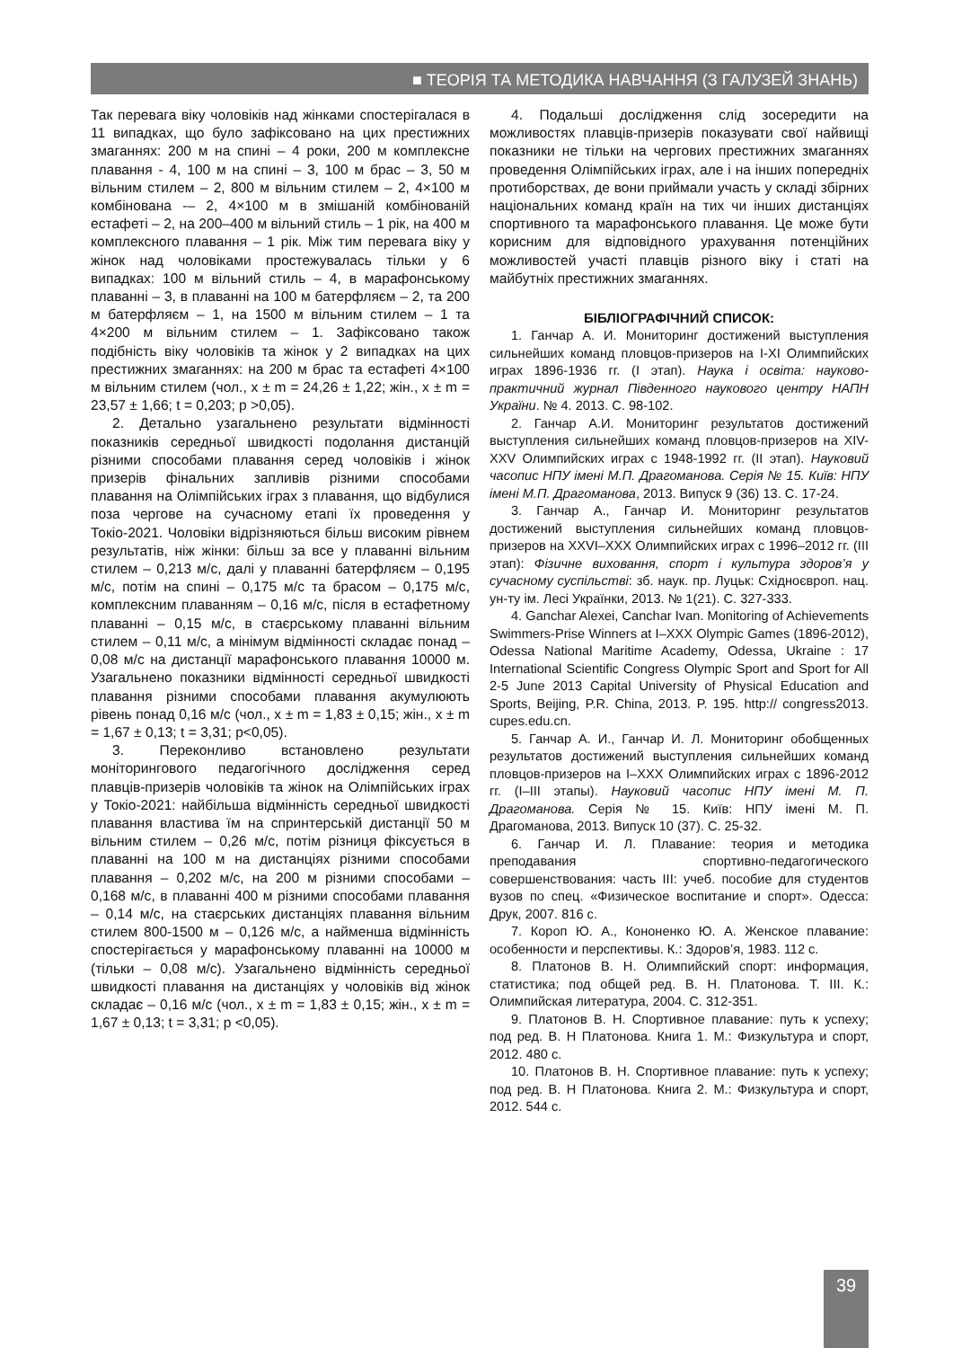■ ТЕОРІЯ ТА МЕТОДИКА НАВЧАННЯ (З ГАЛУЗЕЙ ЗНАНЬ)
Так перевага віку чоловіків над жінками спостерігалася в 11 випадках, що було зафіксовано на цих престижних змаганнях: 200 м на спині – 4 роки, 200 м комплексне плавання - 4, 100 м на спині – 3, 100 м брас – 3, 50 м вільним стилем – 2, 800 м вільним стилем – 2, 4×100 м комбінована -– 2, 4×100 м в змішаній комбінованій естафеті – 2, на 200–400 м вільний стиль – 1 рік, на 400 м комплексного плавання – 1 рік. Між тим перевага віку у жінок над чоловіками простежувалась тільки у 6 випадках: 100 м вільний стиль – 4, в марафонському плаванні – 3, в плаванні на 100 м батерфляєм – 2, та 200 м батерфляєм – 1, на 1500 м вільним стилем – 1 та 4×200 м вільним стилем – 1. Зафіксовано також подібність віку чоловіків та жінок у 2 випадках на цих престижних змаганнях: на 200 м брас та естафеті 4×100 м вільним стилем (чол., x ± m = 24,26 ± 1,22; жін., x ± m = 23,57 ± 1,66; t = 0,203; p >0,05).
2. Детально узагальнено результати відмінності показників середньої швидкості подолання дистанцій різними способами плавання серед чоловіків і жінок призерів фінальних запливів різними способами плавання на Олімпійських іграх з плавання, що відбулися поза чергове на сучасному етапі їх проведення у Токіо-2021. Чоловіки відрізняються більш високим рівнем результатів, ніж жінки: більш за все у плаванні вільним стилем – 0,213 м/с, далі у плаванні батерфляєм – 0,195 м/с, потім на спині – 0,175 м/с та брасом – 0,175 м/с, комплексним плаванням – 0,16 м/с, після в естафетному плаванні – 0,15 м/с, в стаєрському плаванні вільним стилем – 0,11 м/с, а мінімум відмінності складає понад – 0,08 м/с на дистанції марафонського плавання 10000 м. Узагальнено показники відмінності середньої швидкості плавання різними способами плавання акумулюють рівень понад 0,16 м/с (чол., x ± m = 1,83 ± 0,15; жін., x ± m = 1,67 ± 0,13; t = 3,31; p<0,05).
3. Переконливо встановлено результати моніторингового педагогічного дослідження серед плавців-призерів чоловіків та жінок на Олімпійських іграх у Токіо-2021: найбільша відмінність середньої швидкості плавання властива їм на спринтерській дистанції 50 м вільним стилем – 0,26 м/с, потім різниця фіксується в плаванні на 100 м на дистанціях різними способами плавання – 0,202 м/с, на 200 м різними способами – 0,168 м/с, в плаванні 400 м різними способами плавання – 0,14 м/с, на стаєрських дистанціях плавання вільним стилем 800-1500 м – 0,126 м/с, а найменша відмінність спостерігається у марафонському плаванні на 10000 м (тільки – 0,08 м/с). Узагальнено відмінність середньої швидкості плавання на дистанціях у чоловіків від жінок складає – 0,16 м/с (чол., x ± m = 1,83 ± 0,15; жін., x ± m = 1,67 ± 0,13; t = 3,31; p <0,05).
4. Подальші дослідження слід зосередити на можливостях плавців-призерів показувати свої найвищі показники не тільки на чергових престижних змаганнях проведення Олімпійських іграх, але і на інших попередніх протиборствах, де вони приймали участь у складі збірних національних команд країн на тих чи інших дистанціях спортивного та марафонського плавання. Це може бути корисним для відповідного урахування потенційних можливостей участі плавців різного віку і статі на майбутніх престижних змаганнях.
БІБЛІОГРАФІЧНИЙ СПИСОК:
1. Ганчар А. И. Мониторинг достижений выступления сильнейших команд пловцов-призеров на I-XI Олимпийских играх 1896-1936 гг. (I этап). Наука і освіта: науково-практичний журнал Південного наукового центру НАПН України. № 4. 2013. С. 98-102.
2. Ганчар А.И. Мониторинг результатов достижений выступления сильнейших команд пловцов-призеров на XIV-XXV Олимпийских играх с 1948-1992 гг. (II этап). Науковий часопис НПУ імені М.П. Драгоманова. Серія № 15. Київ: НПУ імені М.П. Драгоманова, 2013. Випуск 9 (36) 13. С. 17-24.
3. Ганчар А., Ганчар И. Мониторинг результатов достижений выступления сильнейших команд пловцов-призеров на XXVI–XXX Олимпийских играх с 1996–2012 гг. (III этап): Фізичне виховання, спорт і культура здоров’я у сучасному суспільстві: зб. наук. пр. Луцьк: Східноєвроп. нац. ун-ту ім. Лесі Українки, 2013. № 1(21). С. 327-333.
4. Ganchar Alexei, Canchar Ivan. Monitoring of Achievements Swimmers-Prise Winners at I–XXX Olympic Games (1896-2012), Odessa National Maritime Academy, Odessa, Ukraine : 17 International Scientific Congress Olympic Sport and Sport for All 2-5 June 2013 Capital University of Physical Education and Sports, Beijing, P.R. China, 2013. P. 195. http:// congress2013. cupes.edu.cn.
5. Ганчар А. И., Ганчар И. Л. Мониторинг обобщенных результатов достижений выступления сильнейших команд пловцов-призеров на I–XXX Олимпийских играх с 1896-2012 гг. (I–III этапы). Науковий часопис НПУ імені М. П. Драгоманова. Серія № 15. Київ: НПУ імені М. П. Драгоманова, 2013. Випуск 10 (37). С. 25-32.
6. Ганчар И. Л. Плавание: теория и методика преподавания спортивно-педагогического совершенствования: часть III: учеб. пособие для студентов вузов по спец. «Физическое воспитание и спорт». Одесса: Друк, 2007. 816 с.
7. Короп Ю. А., Кононенко Ю. А. Женское плавание: особенности и перспективы. К.: Здоров’я, 1983. 112 с.
8. Платонов В. Н. Олимпийский спорт: информация, статистика; под общей ред. В. Н. Платонова. Т. III. К.: Олимпийская литература, 2004. С. 312-351.
9. Платонов В. Н. Спортивное плавание: путь к успеху; под ред. В. Н Платонова. Книга 1. М.: Физкультура и спорт, 2012. 480 с.
10. Платонов В. Н. Спортивное плавание: путь к успеху; под ред. В. Н Платонова. Книга 2. М.: Физкультура и спорт, 2012. 544 с.
39